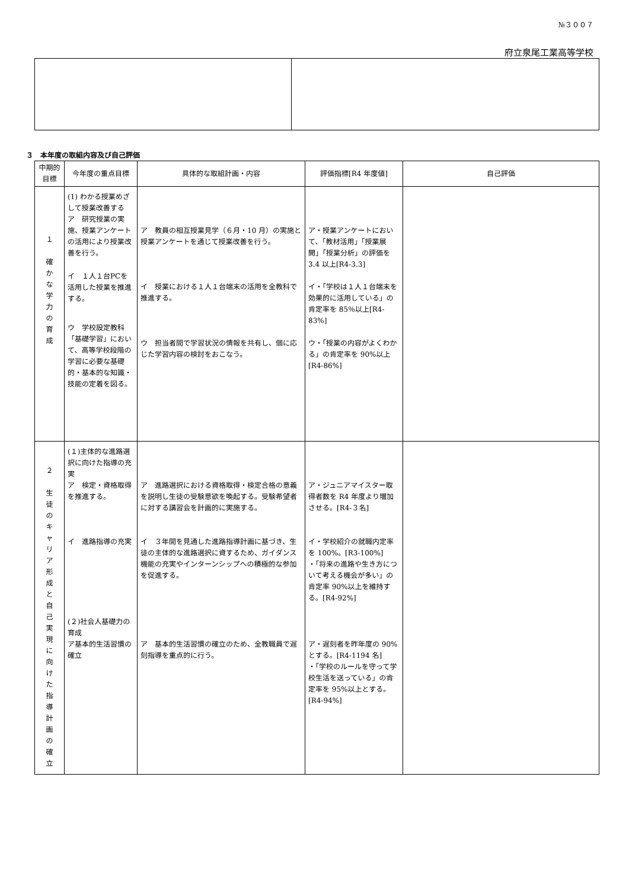№３００７
府立泉尾工業高等学校
３　本年度の取組内容及び自己評価
| 中期的 目標 | 今年度の重点目標 | 具体的な取組計画・内容 | 評価指標[R4 年度値] | 自己評価 |
| --- | --- | --- | --- | --- |
| １ 確 か な 学 力 の 育 成 | (1) わかる授業めざして授業改善する ア 研究授業の実施、授業アンケートの活用により授業改善を行う。 イ １人１台PCを活用した授業を推進する。 ウ 学校設定教科「基礎学習」において、高等学校段階の学習に必要な基礎的・基本的な知識・技能の定着を図る。 | ア 教員の相互授業見学（６月・10 月）の実施と授業アンケートを通じて授業改善を行う。 イ 授業における１人１台端末の活用を全教科で推進する。 ウ 担当者間で学習状況の情報を共有し、個に応じた学習内容の検討をおこなう。 | ア・授業アンケートにおいて、「教材活用」「授業展開」「授業分析」の評価を 3.4 以上[R4-3.3] イ・「学校は１人１台端末を効果的に活用している」の肯定率を 85％以上[R4-83%] ウ・「授業の内容がよくわかる」の肯定率を 90%以上[R4-86%] | |
| ２ 生 徒 の キ ャ リ ア 形 成 と 自 己 実 現 に 向 け た 指 導 計 画 の 確 立 | (１)主体的な進路選択に向けた指導の充実 ア 検定・資格取得を推進する。 イ 進路指導の充実 (２)社会人基礎力の育成 ア基本的生活習慣の確立 | ア 進路選択における資格取得・検定合格の意義を説明し生徒の受験意欲を喚起する。受験希望者に対する講習会を計画的に実施する。 イ ３年間を見通した進路指導計画に基づき、生徒の主体的な進路選択に資するため、ガイダンス機能の充実やインターンシップへの積極的な参加を促進する。 ア 基本的生活習慣の確立のため、全教職員で遅刻指導を重点的に行う。 | ア・ジュニアマイスター取得者数を R4 年度より増加させる。[R4-３名] イ・学校紹介の就職内定率を 100%。[R3-100%] ・「将来の進路や生き方について考える機会が多い」の肯定率 90%以上を維持する。[R4-92%] ア・遅刻者を昨年度の 90%とする。[R4-1194 名] ・「学校のルールを守って学校生活を送っている」の肯定率を 95%以上とする。[R4-94%] | |